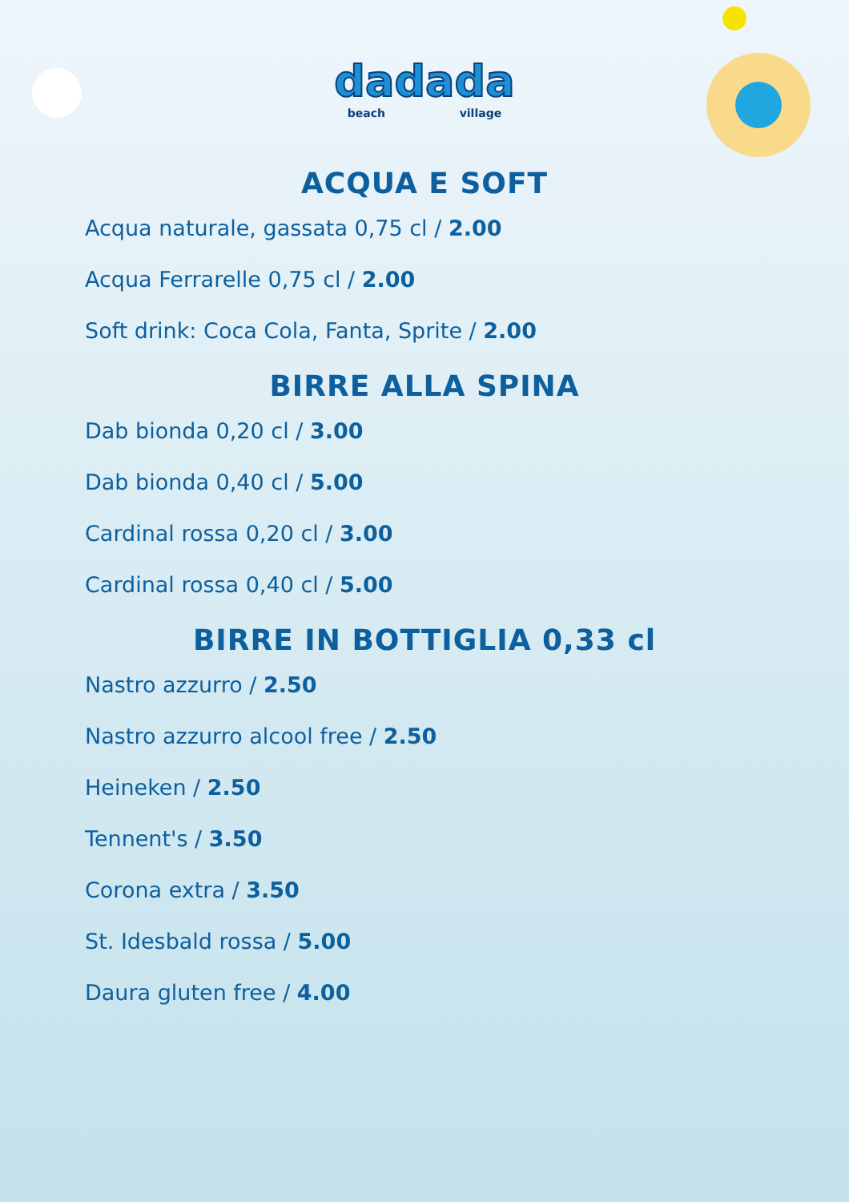dadada
beach village
ACQUA E SOFT
Acqua naturale, gassata 0,75 cl / 2.00
Acqua Ferrarelle 0,75 cl / 2.00
Soft drink: Coca Cola, Fanta, Sprite / 2.00
BIRRE ALLA SPINA
Dab bionda 0,20 cl / 3.00
Dab bionda 0,40 cl / 5.00
Cardinal rossa 0,20 cl / 3.00
Cardinal rossa 0,40 cl / 5.00
BIRRE IN BOTTIGLIA 0,33 cl
Nastro azzurro / 2.50
Nastro azzurro alcool free / 2.50
Heineken / 2.50
Tennent's / 3.50
Corona extra / 3.50
St. Idesbald rossa / 5.00
Daura gluten free / 4.00